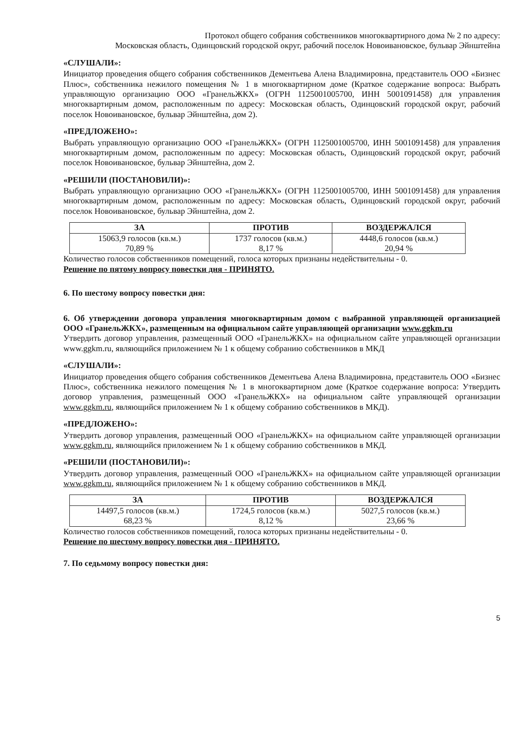Протокол общего собрания собственников многоквартирного дома № 2 по адресу:
Московская область, Одинцовский городской округ, рабочий поселок Новоивановское, бульвар Эйнштейна
«СЛУШАЛИ»:
Инициатор проведения общего собрания собственников Дементьева Алена Владимировна, представитель ООО «Бизнес Плюс», собственника нежилого помещения № 1 в многоквартирном доме (Краткое содержание вопроса: Выбрать управляющую организацию ООО «ГранельЖКХ» (ОГРН 1125001005700, ИНН 5001091458) для управления многоквартирным домом, расположенным по адресу: Московская область, Одинцовский городской округ, рабочий поселок Новоивановское, бульвар Эйнштейна, дом 2).
«ПРЕДЛОЖЕНО»:
Выбрать управляющую организацию ООО «ГранельЖКХ» (ОГРН 1125001005700, ИНН 5001091458) для управления многоквартирным домом, расположенным по адресу: Московская область, Одинцовский городской округ, рабочий поселок Новоивановское, бульвар Эйнштейна, дом 2.
«РЕШИЛИ (ПОСТАНОВИЛИ)»:
Выбрать управляющую организацию ООО «ГранельЖКХ» (ОГРН 1125001005700, ИНН 5001091458) для управления многоквартирным домом, расположенным по адресу: Московская область, Одинцовский городской округ, рабочий поселок Новоивановское, бульвар Эйнштейна, дом 2.
| ЗА | ПРОТИВ | ВОЗДЕРЖАЛСЯ |
| --- | --- | --- |
| 15063,9 голосов (кв.м.) 70,89 % | 1737 голосов (кв.м.) 8,17 % | 4448,6 голосов (кв.м.) 20,94 % |
Количество голосов собственников помещений, голоса которых признаны недействительны - 0.
Решение по пятому вопросу повестки дня - ПРИНЯТО.
6. По шестому вопросу повестки дня:
6. Об утверждении договора управления многоквартирным домом с выбранной управляющей организацией ООО «ГранельЖКХ», размещенным на официальном сайте управляющей организации www.ggkm.ru
Утвердить договор управления, размещенный ООО «ГранельЖКХ» на официальном сайте управляющей организации www.ggkm.ru, являющийся приложением № 1 к общему собранию собственников в МКД
«СЛУШАЛИ»:
Инициатор проведения общего собрания собственников Дементьева Алена Владимировна, представитель ООО «Бизнес Плюс», собственника нежилого помещения № 1 в многоквартирном доме (Краткое содержание вопроса: Утвердить договор управления, размещенный ООО «ГранельЖКХ» на официальном сайте управляющей организации www.ggkm.ru, являющийся приложением № 1 к общему собранию собственников в МКД).
«ПРЕДЛОЖЕНО»:
Утвердить договор управления, размещенный ООО «ГранельЖКХ» на официальном сайте управляющей организации www.ggkm.ru, являющийся приложением № 1 к общему собранию собственников в МКД.
«РЕШИЛИ (ПОСТАНОВИЛИ)»:
Утвердить договор управления, размещенный ООО «ГранельЖКХ» на официальном сайте управляющей организации www.ggkm.ru, являющийся приложением № 1 к общему собранию собственников в МКД.
| ЗА | ПРОТИВ | ВОЗДЕРЖАЛСЯ |
| --- | --- | --- |
| 14497,5 голосов (кв.м.) 68,23 % | 1724,5 голосов (кв.м.) 8,12 % | 5027,5 голосов (кв.м.) 23,66 % |
Количество голосов собственников помещений, голоса которых признаны недействительны - 0.
Решение по шестому вопросу повестки дня - ПРИНЯТО.
7. По седьмому вопросу повестки дня:
5